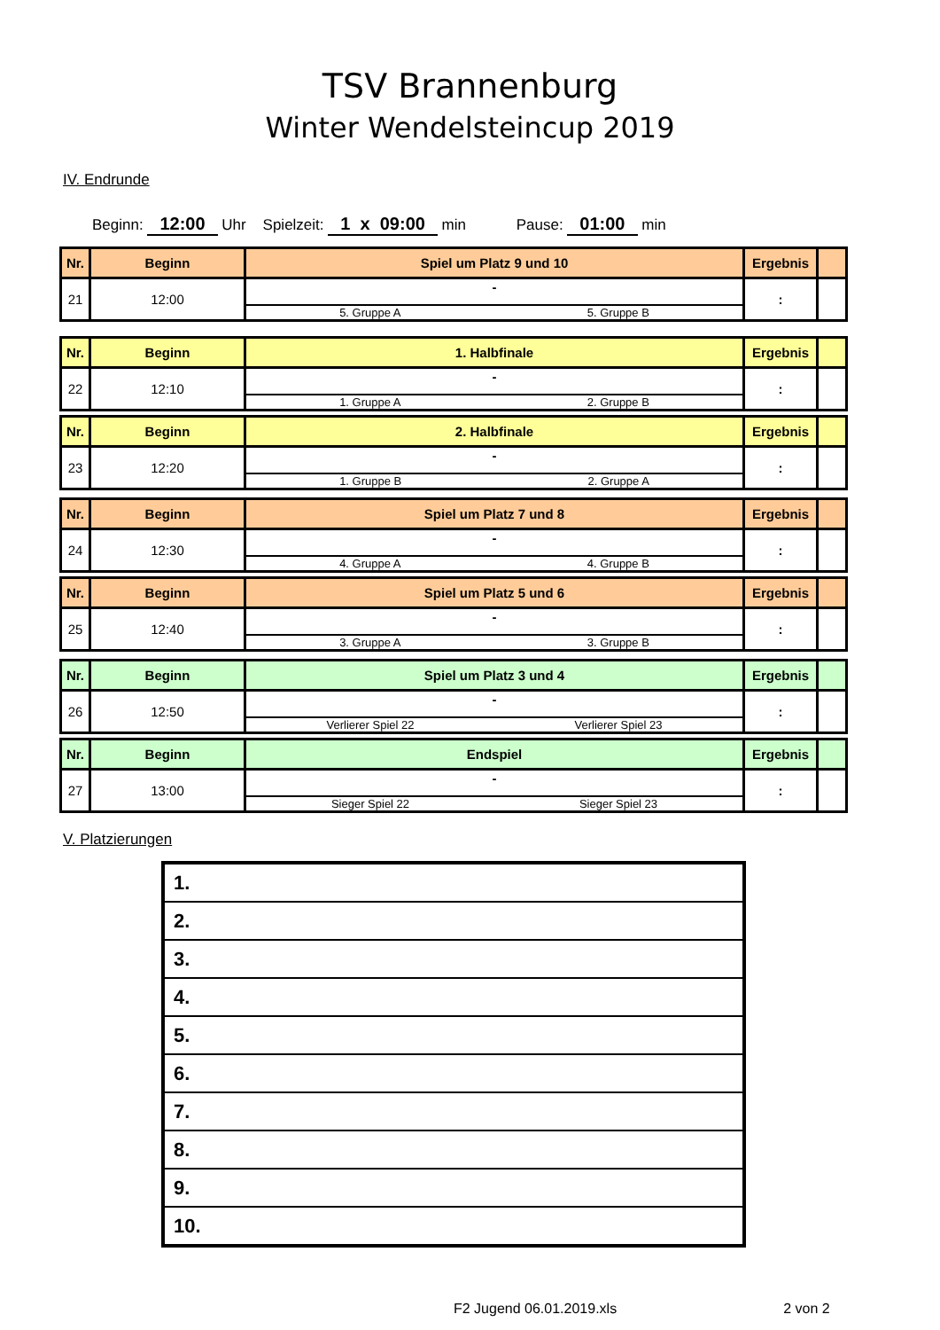TSV Brannenburg
Winter Wendelsteincup 2019
IV. Endrunde
Beginn: 12:00 Uhr Spielzeit: 1 x 09:00 min Pause: 01:00 min
| Nr. | Beginn | Spiel um Platz 9 und 10 | Ergebnis | |
| --- | --- | --- | --- | --- |
| 21 | 12:00 | - 5. Gruppe A 5. Gruppe B | : | |
| Nr. | Beginn | 1. Halbfinale | Ergebnis | |
| --- | --- | --- | --- | --- |
| 22 | 12:10 | - 1. Gruppe A 2. Gruppe B | : | |
| Nr. | Beginn | 2. Halbfinale | Ergebnis | |
| --- | --- | --- | --- | --- |
| 23 | 12:20 | - 1. Gruppe B 2. Gruppe A | : | |
| Nr. | Beginn | Spiel um Platz 7 und 8 | Ergebnis | |
| --- | --- | --- | --- | --- |
| 24 | 12:30 | - 4. Gruppe A 4. Gruppe B | : | |
| Nr. | Beginn | Spiel um Platz 5 und 6 | Ergebnis | |
| --- | --- | --- | --- | --- |
| 25 | 12:40 | - 3. Gruppe A 3. Gruppe B | : | |
| Nr. | Beginn | Spiel um Platz 3 und 4 | Ergebnis | |
| --- | --- | --- | --- | --- |
| 26 | 12:50 | - Verlierer Spiel 22 Verlierer Spiel 23 | : | |
| Nr. | Beginn | Endspiel | Ergebnis | |
| --- | --- | --- | --- | --- |
| 27 | 13:00 | - Sieger Spiel 22 Sieger Spiel 23 | : | |
V. Platzierungen
| 1. |
| 2. |
| 3. |
| 4. |
| 5. |
| 6. |
| 7. |
| 8. |
| 9. |
| 10. |
F2 Jugend 06.01.2019.xls 2 von 2